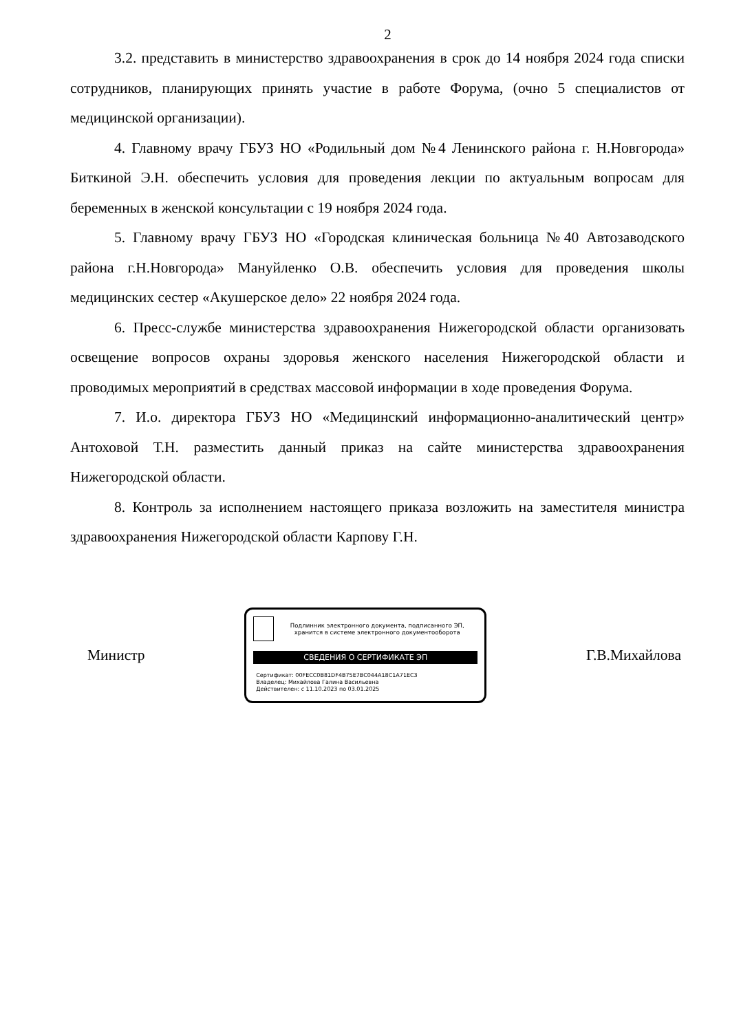2
3.2. представить в министерство здравоохранения в срок до 14 ноября 2024 года списки сотрудников, планирующих принять участие в работе Форума, (очно 5 специалистов от медицинской организации).
4. Главному врачу ГБУЗ НО «Родильный дом №4 Ленинского района г. Н.Новгорода» Биткиной Э.Н. обеспечить условия для проведения лекции по актуальным вопросам для беременных в женской консультации с 19 ноября 2024 года.
5. Главному врачу ГБУЗ НО «Городская клиническая больница №40 Автозаводского района г.Н.Новгорода» Мануйленко О.В. обеспечить условия для проведения школы медицинских сестер «Акушерское дело» 22 ноября 2024 года.
6. Пресс-службе министерства здравоохранения Нижегородской области организовать освещение вопросов охраны здоровья женского населения Нижегородской области и проводимых мероприятий в средствах массовой информации в ходе проведения Форума.
7. И.о. директора ГБУЗ НО «Медицинский информационно-аналитический центр» Антоховой Т.Н. разместить данный приказ на сайте министерства здравоохранения Нижегородской области.
8. Контроль за исполнением настоящего приказа возложить на заместителя министра здравоохранения Нижегородской области Карпову Г.Н.
Министр
Подлинник электронного документа, подписанного ЭП, хранится в системе электронного документооборота
СВЕДЕНИЯ О СЕРТИФИКАТЕ ЭП
Сертификат: 00FECC0B81DF4B75E7BC044A18C1A71EC3
Владелец: Михайлова Галина Васильевна
Действителен: с 11.10.2023 по 03.01.2025
Г.В.Михайлова